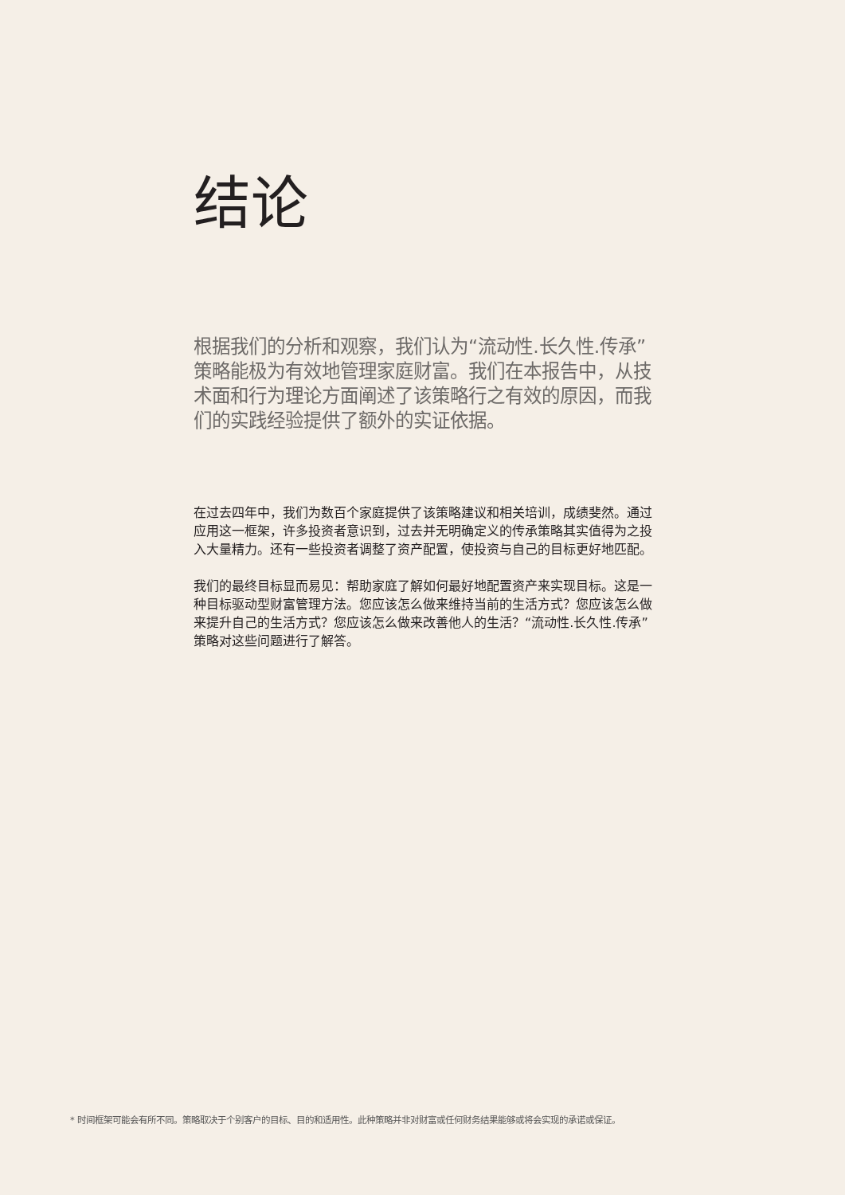结论
根据我们的分析和观察，我们认为“流动性.长久性.传承”策略能极为有效地管理家庭财富。我们在本报告中，从技术面和行为理论方面阐述了该策略行之有效的原因，而我们的实践经验提供了额外的实证依据。
在过去四年中，我们为数百个家庭提供了该策略建议和相关培训，成绩斐然。通过应用这一框架，许多投资者意识到，过去并无明确定义的传承策略其实值得为之投入大量精力。还有一些投资者调整了资产配置，使投资与自己的目标更好地匹配。
我们的最终目标显而易见：帮助家庭了解如何最好地配置资产来实现目标。这是一种目标驱动型财富管理方法。您应该怎么做来维持当前的生活方式？您应该怎么做来提升自己的生活方式？您应该怎么做来改善他人的生活？“流动性.长久性.传承”策略对这些问题进行了解答。
* 时间框架可能会有所不同。策略取决于个别客户的目标、目的和适用性。此种策略并非对财富或任何财务结果能够或将会实现的承诺或保证。